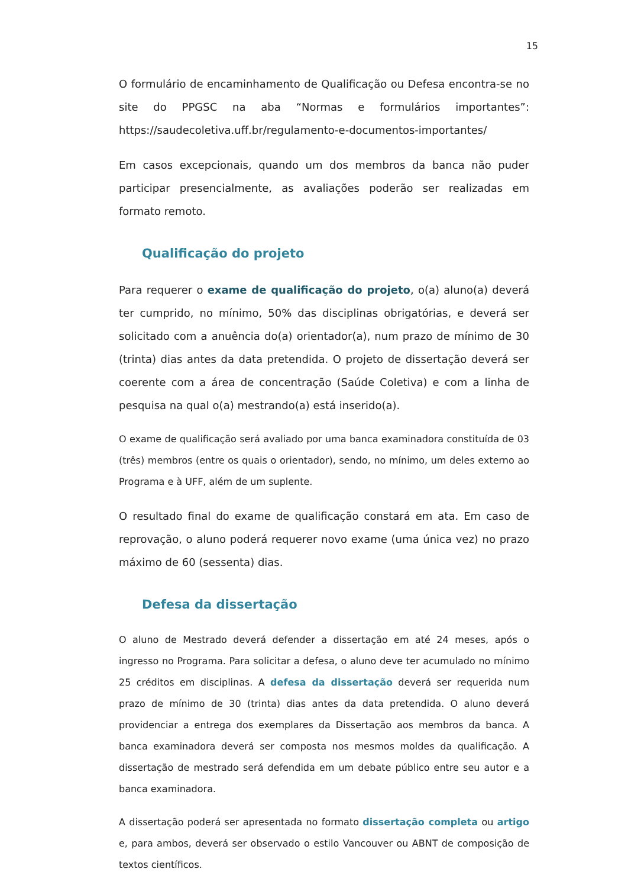15
O formulário de encaminhamento de Qualificação ou Defesa encontra-se no site do PPGSC na aba “Normas e formulários importantes”: https://saudecoletiva.uff.br/regulamento-e-documentos-importantes/
Em casos excepcionais, quando um dos membros da banca não puder participar presencialmente, as avaliações poderão ser realizadas em formato remoto.
Qualificação do projeto
Para requerer o exame de qualificação do projeto, o(a) aluno(a) deverá ter cumprido, no mínimo, 50% das disciplinas obrigatórias, e deverá ser solicitado com a anuência do(a) orientador(a), num prazo de mínimo de 30 (trinta) dias antes da data pretendida. O projeto de dissertação deverá ser coerente com a área de concentração (Saúde Coletiva) e com a linha de pesquisa na qual o(a) mestrando(a) está inserido(a).
O exame de qualificação será avaliado por uma banca examinadora constituída de 03 (três) membros (entre os quais o orientador), sendo, no mínimo, um deles externo ao Programa e à UFF, além de um suplente.
O resultado final do exame de qualificação constará em ata. Em caso de reprovação, o aluno poderá requerer novo exame (uma única vez) no prazo máximo de 60 (sessenta) dias.
Defesa da dissertação
O aluno de Mestrado deverá defender a dissertação em até 24 meses, após o ingresso no Programa. Para solicitar a defesa, o aluno deve ter acumulado no mínimo 25 créditos em disciplinas. A defesa da dissertação deverá ser requerida num prazo de mínimo de 30 (trinta) dias antes da data pretendida. O aluno deverá providenciar a entrega dos exemplares da Dissertação aos membros da banca. A banca examinadora deverá ser composta nos mesmos moldes da qualificação. A dissertação de mestrado será defendida em um debate público entre seu autor e a banca examinadora.
A dissertação poderá ser apresentada no formato dissertação completa ou artigo e, para ambos, deverá ser observado o estilo Vancouver ou ABNT de composição de textos científicos.